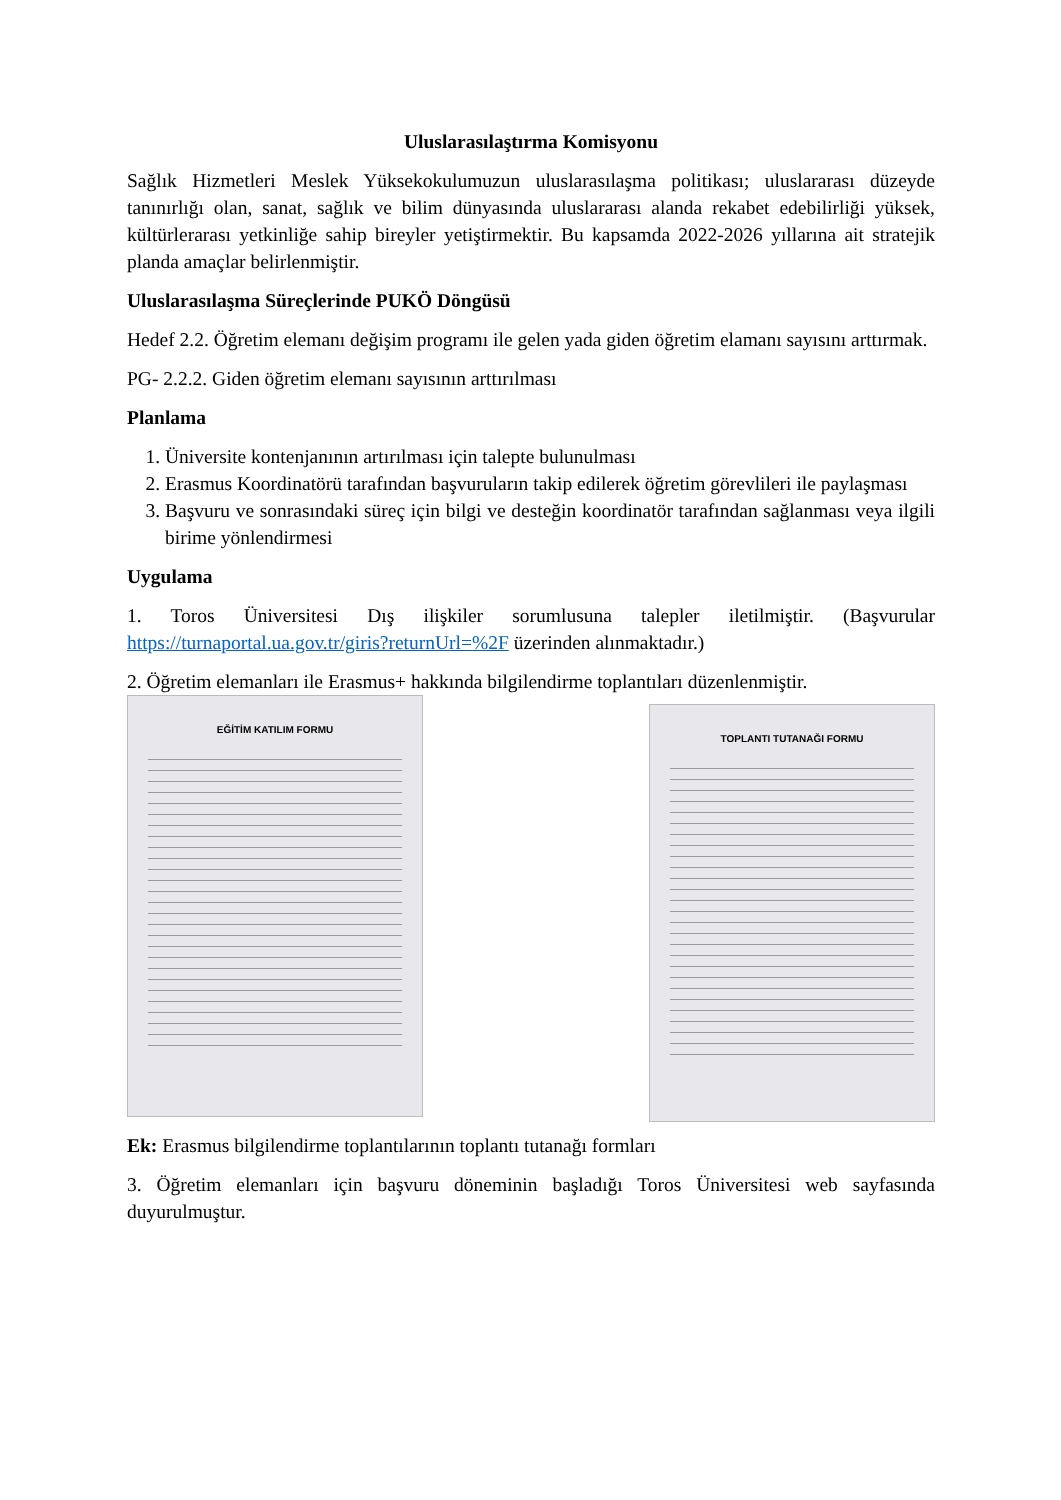Uluslarasılaştırma Komisyonu
Sağlık Hizmetleri Meslek Yüksekokulumuzun uluslarasılaşma politikası; uluslararası düzeyde tanınırlığı olan, sanat, sağlık ve bilim dünyasında uluslararası alanda rekabet edebilirliği yüksek, kültürlerarası yetkinliğe sahip bireyler yetiştirmektir. Bu kapsamda 2022-2026 yıllarına ait stratejik planda amaçlar belirlenmiştir.
Uluslarasılaşma Süreçlerinde PUKÖ Döngüsü
Hedef 2.2. Öğretim elemanı değişim programı ile gelen yada giden öğretim elamanı sayısını arttırmak.
PG- 2.2.2. Giden öğretim elemanı sayısının arttırılması
Planlama
1. Üniversite kontenjanının artırılması için talepte bulunulması
2. Erasmus Koordinatörü tarafından başvuruların takip edilerek öğretim görevlileri ile paylaşması
3. Başvuru ve sonrasındaki süreç için bilgi ve desteğin koordinatör tarafından sağlanması veya ilgili birime yönlendirmesi
Uygulama
1. Toros Üniversitesi Dış ilişkiler sorumlusuna talepler iletilmiştir. (Başvurular https://turnaportal.ua.gov.tr/giris?returnUrl=%2F üzerinden alınmaktadır.)
2. Öğretim elemanları ile Erasmus+ hakkında bilgilendirme toplantıları düzenlenmiştir.
EĞİTİM KATILIM FORMU
TOPLANTI TUTANAĞI FORMU
Ek: Erasmus bilgilendirme toplantılarının toplantı tutanağı formları
3. Öğretim elemanları için başvuru döneminin başladığı Toros Üniversitesi web sayfasında duyurulmuştur.